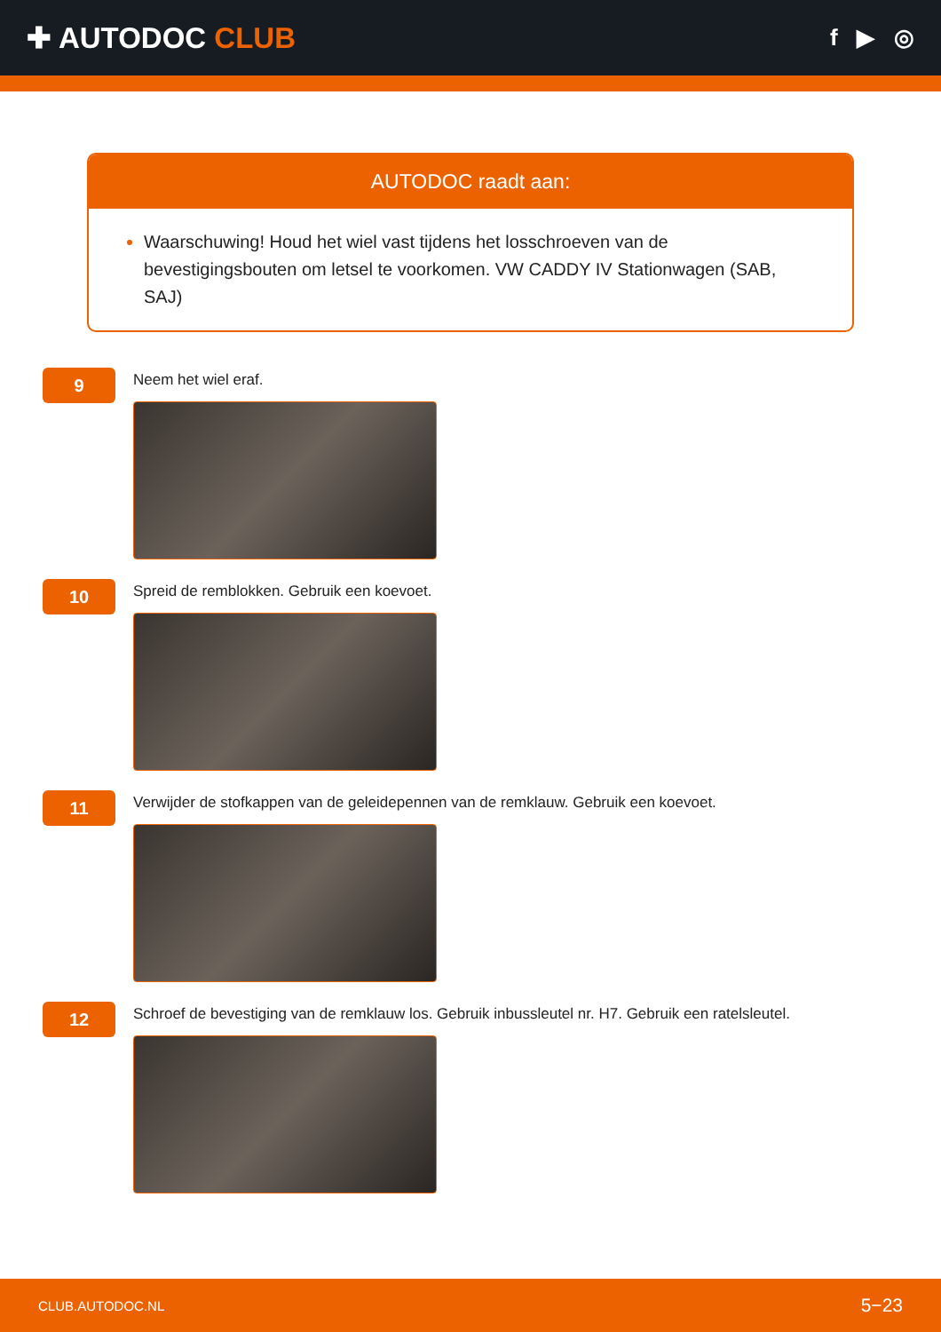✚ AUTODOC CLUB
f ▶ ◎
AUTODOC raadt aan:
Waarschuwing! Houd het wiel vast tijdens het losschroeven van de bevestigingsbouten om letsel te voorkomen. VW CADDY IV Stationwagen (SAB, SAJ)
9
Neem het wiel eraf.
10
Spreid de remblokken. Gebruik een koevoet.
11
Verwijder de stofkappen van de geleidepennen van de remklauw. Gebruik een koevoet.
12
Schroef de bevestiging van de remklauw los. Gebruik inbussleutel nr. H7. Gebruik een ratelsleutel.
CLUB.AUTODOC.NL 5−23